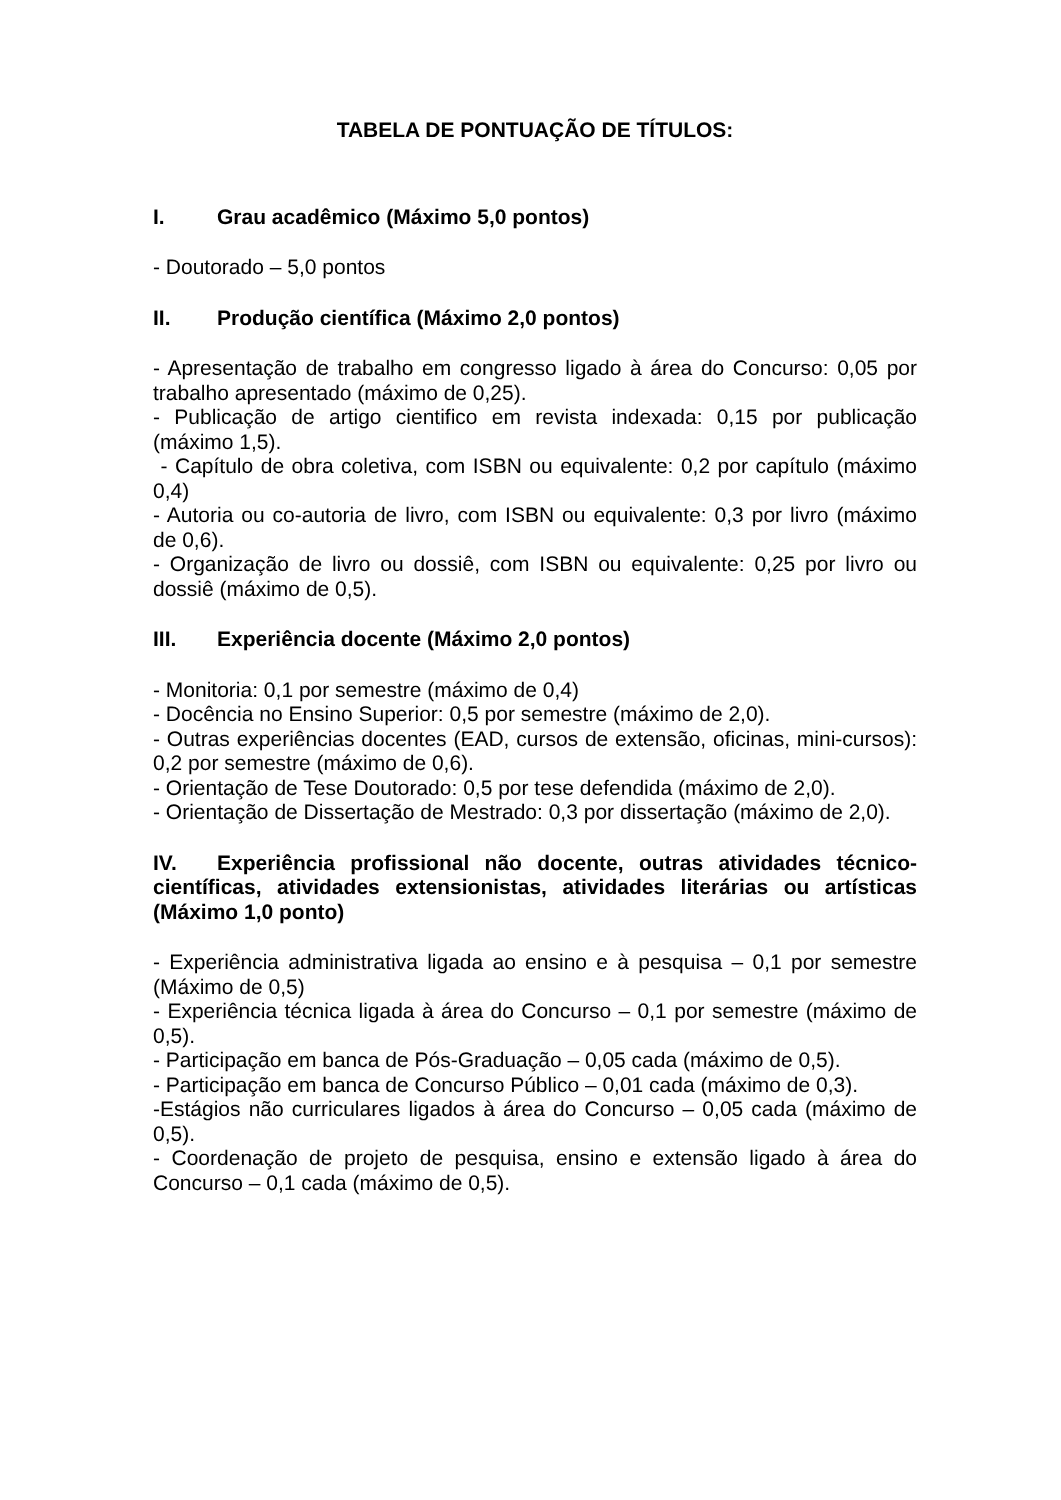TABELA DE PONTUAÇÃO DE TÍTULOS:
I. Grau acadêmico (Máximo 5,0 pontos)
- Doutorado – 5,0 pontos
II. Produção científica (Máximo 2,0 pontos)
- Apresentação de trabalho em congresso ligado à área do Concurso: 0,05 por trabalho apresentado (máximo de 0,25).
- Publicação de artigo cientifico em revista indexada: 0,15 por publicação (máximo 1,5).
- Capítulo de obra coletiva, com ISBN ou equivalente: 0,2 por capítulo (máximo 0,4)
- Autoria ou co-autoria de livro, com ISBN ou equivalente: 0,3 por livro (máximo de 0,6).
- Organização de livro ou dossiê, com ISBN ou equivalente: 0,25 por livro ou dossiê (máximo de 0,5).
III. Experiência docente (Máximo 2,0 pontos)
- Monitoria: 0,1 por semestre (máximo de 0,4)
- Docência no Ensino Superior: 0,5 por semestre (máximo de 2,0).
- Outras experiências docentes (EAD, cursos de extensão, oficinas, mini-cursos): 0,2 por semestre (máximo de 0,6).
- Orientação de Tese Doutorado: 0,5 por tese defendida (máximo de 2,0).
- Orientação de Dissertação de Mestrado: 0,3 por dissertação (máximo de 2,0).
IV. Experiência profissional não docente, outras atividades técnico-científicas, atividades extensionistas, atividades literárias ou artísticas (Máximo 1,0 ponto)
- Experiência administrativa ligada ao ensino e à pesquisa – 0,1 por semestre (Máximo de 0,5)
- Experiência técnica ligada à área do Concurso – 0,1 por semestre (máximo de 0,5).
- Participação em banca de Pós-Graduação – 0,05 cada (máximo de 0,5).
- Participação em banca de Concurso Público – 0,01 cada (máximo de 0,3).
-Estágios não curriculares ligados à área do Concurso – 0,05 cada (máximo de 0,5).
- Coordenação de projeto de pesquisa, ensino e extensão ligado à área do Concurso – 0,1 cada (máximo de 0,5).